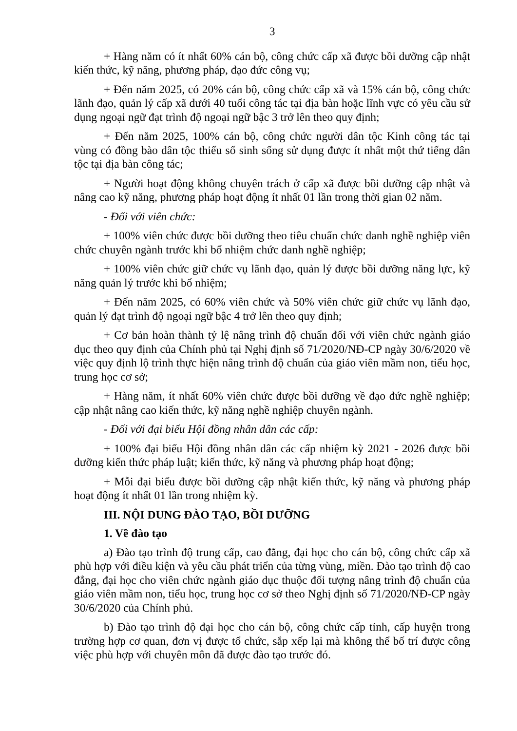3
+ Hàng năm có ít nhất 60% cán bộ, công chức cấp xã được bồi dưỡng cập nhật kiến thức, kỹ năng, phương pháp, đạo đức công vụ;
+ Đến năm 2025, có 20% cán bộ, công chức cấp xã và 15% cán bộ, công chức lãnh đạo, quản lý cấp xã dưới 40 tuổi công tác tại địa bàn hoặc lĩnh vực có yêu cầu sử dụng ngoại ngữ đạt trình độ ngoại ngữ bậc 3 trở lên theo quy định;
+ Đến năm 2025, 100% cán bộ, công chức người dân tộc Kinh công tác tại vùng có đồng bào dân tộc thiểu số sinh sống sử dụng được ít nhất một thứ tiếng dân tộc tại địa bàn công tác;
+ Người hoạt động không chuyên trách ở cấp xã được bồi dưỡng cập nhật và nâng cao kỹ năng, phương pháp hoạt động ít nhất 01 lần trong thời gian 02 năm.
- Đối với viên chức:
+ 100% viên chức được bồi dưỡng theo tiêu chuẩn chức danh nghề nghiệp viên chức chuyên ngành trước khi bổ nhiệm chức danh nghề nghiệp;
+ 100% viên chức giữ chức vụ lãnh đạo, quản lý được bồi dưỡng năng lực, kỹ năng quản lý trước khi bổ nhiệm;
+ Đến năm 2025, có 60% viên chức và 50% viên chức giữ chức vụ lãnh đạo, quản lý đạt trình độ ngoại ngữ bậc 4 trở lên theo quy định;
+ Cơ bản hoàn thành tỷ lệ nâng trình độ chuẩn đối với viên chức ngành giáo dục theo quy định của Chính phủ tại Nghị định số 71/2020/NĐ-CP ngày 30/6/2020 về việc quy định lộ trình thực hiện nâng trình độ chuẩn của giáo viên mầm non, tiểu học, trung học cơ sở;
+ Hàng năm, ít nhất 60% viên chức được bồi dưỡng về đạo đức nghề nghiệp; cập nhật nâng cao kiến thức, kỹ năng nghề nghiệp chuyên ngành.
- Đối với đại biểu Hội đồng nhân dân các cấp:
+ 100% đại biểu Hội đồng nhân dân các cấp nhiệm kỳ 2021 - 2026 được bồi dưỡng kiến thức pháp luật; kiến thức, kỹ năng và phương pháp hoạt động;
+ Mỗi đại biểu được bồi dưỡng cập nhật kiến thức, kỹ năng và phương pháp hoạt động ít nhất 01 lần trong nhiệm kỳ.
III. NỘI DUNG ĐÀO TẠO, BỒI DƯỠNG
1. Về đào tạo
a) Đào tạo trình độ trung cấp, cao đẳng, đại học cho cán bộ, công chức cấp xã phù hợp với điều kiện và yêu cầu phát triển của từng vùng, miền. Đào tạo trình độ cao đẳng, đại học cho viên chức ngành giáo dục thuộc đối tượng nâng trình độ chuẩn của giáo viên mầm non, tiểu học, trung học cơ sở theo Nghị định số 71/2020/NĐ-CP ngày 30/6/2020 của Chính phủ.
b) Đào tạo trình độ đại học cho cán bộ, công chức cấp tỉnh, cấp huyện trong trường hợp cơ quan, đơn vị được tổ chức, sắp xếp lại mà không thể bố trí được công việc phù hợp với chuyên môn đã được đào tạo trước đó.